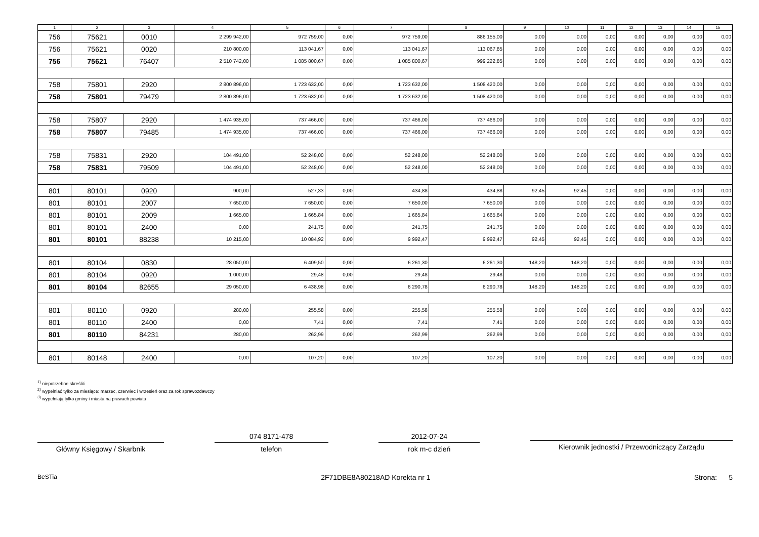| 1 | 2 | 3 | 4 | 5 | 6 | 7 | 8 | 9 | 10 | 11 | 12 | 13 | 14 | 15 |
| --- | --- | --- | --- | --- | --- | --- | --- | --- | --- | --- | --- | --- | --- | --- |
| 756 | 75621 | 0010 | 2 299 942,00 | 972 759,00 | 0,00 | 972 759,00 | 886 155,00 | 0,00 | 0,00 | 0,00 | 0,00 | 0,00 | 0,00 | 0,00 |
| 756 | 75621 | 0020 | 210 800,00 | 113 041,67 | 0,00 | 113 041,67 | 113 067,85 | 0,00 | 0,00 | 0,00 | 0,00 | 0,00 | 0,00 | 0,00 |
| 756 | 75621 | 76407 | 2 510 742,00 | 1 085 800,67 | 0,00 | 1 085 800,67 | 999 222,85 | 0,00 | 0,00 | 0,00 | 0,00 | 0,00 | 0,00 | 0,00 |
| 758 | 75801 | 2920 | 2 800 896,00 | 1 723 632,00 | 0,00 | 1 723 632,00 | 1 508 420,00 | 0,00 | 0,00 | 0,00 | 0,00 | 0,00 | 0,00 | 0,00 |
| 758 | 75801 | 79479 | 2 800 896,00 | 1 723 632,00 | 0,00 | 1 723 632,00 | 1 508 420,00 | 0,00 | 0,00 | 0,00 | 0,00 | 0,00 | 0,00 | 0,00 |
| 758 | 75807 | 2920 | 1 474 935,00 | 737 466,00 | 0,00 | 737 466,00 | 737 466,00 | 0,00 | 0,00 | 0,00 | 0,00 | 0,00 | 0,00 | 0,00 |
| 758 | 75807 | 79485 | 1 474 935,00 | 737 466,00 | 0,00 | 737 466,00 | 737 466,00 | 0,00 | 0,00 | 0,00 | 0,00 | 0,00 | 0,00 | 0,00 |
| 758 | 75831 | 2920 | 104 491,00 | 52 248,00 | 0,00 | 52 248,00 | 52 248,00 | 0,00 | 0,00 | 0,00 | 0,00 | 0,00 | 0,00 | 0,00 |
| 758 | 75831 | 79509 | 104 491,00 | 52 248,00 | 0,00 | 52 248,00 | 52 248,00 | 0,00 | 0,00 | 0,00 | 0,00 | 0,00 | 0,00 | 0,00 |
| 801 | 80101 | 0920 | 900,00 | 527,33 | 0,00 | 434,88 | 434,88 | 92,45 | 92,45 | 0,00 | 0,00 | 0,00 | 0,00 | 0,00 |
| 801 | 80101 | 2007 | 7 650,00 | 7 650,00 | 0,00 | 7 650,00 | 7 650,00 | 0,00 | 0,00 | 0,00 | 0,00 | 0,00 | 0,00 | 0,00 |
| 801 | 80101 | 2009 | 1 665,00 | 1 665,84 | 0,00 | 1 665,84 | 1 665,84 | 0,00 | 0,00 | 0,00 | 0,00 | 0,00 | 0,00 | 0,00 |
| 801 | 80101 | 2400 | 0,00 | 241,75 | 0,00 | 241,75 | 241,75 | 0,00 | 0,00 | 0,00 | 0,00 | 0,00 | 0,00 | 0,00 |
| 801 | 80101 | 88238 | 10 215,00 | 10 084,92 | 0,00 | 9 992,47 | 9 992,47 | 92,45 | 92,45 | 0,00 | 0,00 | 0,00 | 0,00 | 0,00 |
| 801 | 80104 | 0830 | 28 050,00 | 6 409,50 | 0,00 | 6 261,30 | 6 261,30 | 148,20 | 148,20 | 0,00 | 0,00 | 0,00 | 0,00 | 0,00 |
| 801 | 80104 | 0920 | 1 000,00 | 29,48 | 0,00 | 29,48 | 29,48 | 0,00 | 0,00 | 0,00 | 0,00 | 0,00 | 0,00 | 0,00 |
| 801 | 80104 | 82655 | 29 050,00 | 6 438,98 | 0,00 | 6 290,78 | 6 290,78 | 148,20 | 148,20 | 0,00 | 0,00 | 0,00 | 0,00 | 0,00 |
| 801 | 80110 | 0920 | 280,00 | 255,58 | 0,00 | 255,58 | 255,58 | 0,00 | 0,00 | 0,00 | 0,00 | 0,00 | 0,00 | 0,00 |
| 801 | 80110 | 2400 | 0,00 | 7,41 | 0,00 | 7,41 | 7,41 | 0,00 | 0,00 | 0,00 | 0,00 | 0,00 | 0,00 | 0,00 |
| 801 | 80110 | 84231 | 280,00 | 262,99 | 0,00 | 262,99 | 262,99 | 0,00 | 0,00 | 0,00 | 0,00 | 0,00 | 0,00 | 0,00 |
| 801 | 80148 | 2400 | 0,00 | 107,20 | 0,00 | 107,20 | 107,20 | 0,00 | 0,00 | 0,00 | 0,00 | 0,00 | 0,00 | 0,00 |
<sup>1)</sup> niepotrzebne skreślić
<sup>2)</sup> wypełniać tylko za miesiące: marzec, czerwiec i wrzesień oraz za rok sprawozdawczy
<sup>3)</sup> wypełniają tylko gminy i miasta na prawach powiatu
Główny Księgowy / Skarbnik
074 8171-478
telefon
2012-07-24
rok m-c dzień
Kierownik jednostki / Przewodniczący Zarządu
BeSTia 2F71DBE8A80218AD Korekta nr 1 Strona: 5